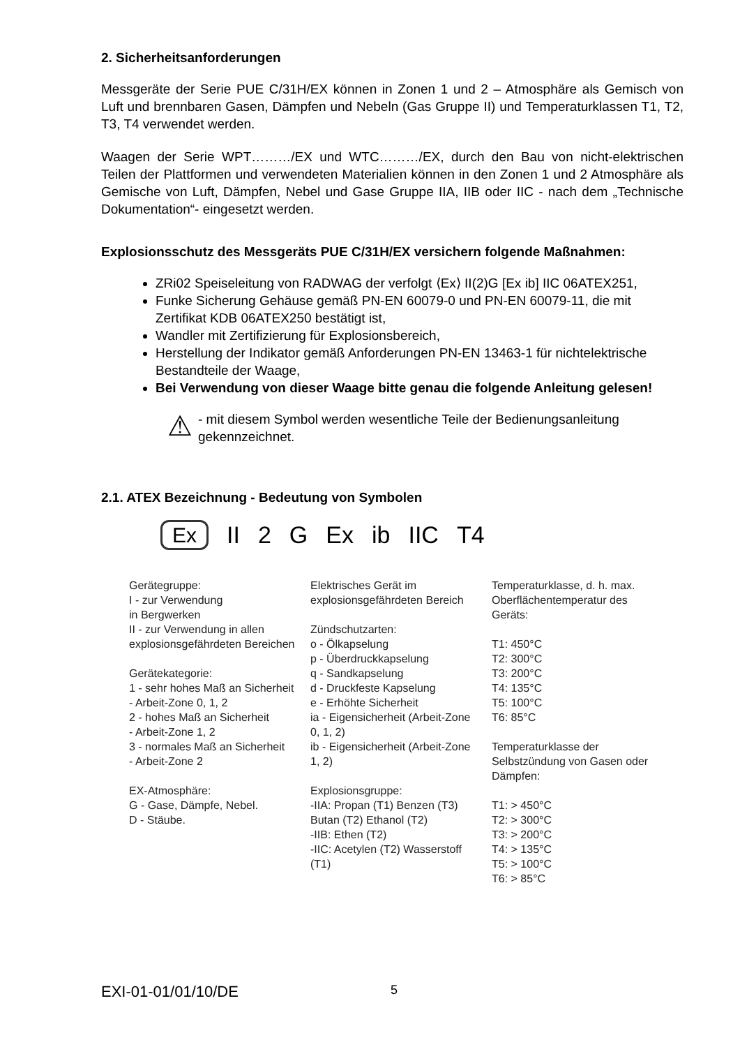2. Sicherheitsanforderungen
Messgeräte der Serie PUE C/31H/EX können in Zonen 1 und 2 – Atmosphäre als Gemisch von Luft und brennbaren Gasen, Dämpfen und Nebeln (Gas Gruppe II) und Temperaturklassen T1, T2, T3, T4 verwendet werden.
Waagen der Serie WPT………/EX und WTC………/EX, durch den Bau von nicht-elektrischen Teilen der Plattformen und verwendeten Materialien können in den Zonen 1 und 2 Atmosphäre als Gemische von Luft, Dämpfen, Nebel und Gase Gruppe IIA, IIB oder IIC - nach dem „Technische Dokumentation“- eingesetzt werden.
Explosionsschutz des Messgeräts PUE C/31H/EX versichern folgende Maßnahmen:
ZRi02 Speiseleitung von RADWAG der verfolgt ⟨Ex⟩ II(2)G [Ex ib] IIC 06ATEX251,
Funke Sicherung Gehäuse gemäß PN-EN 60079-0 und PN-EN 60079-11, die mit Zertifikat KDB 06ATEX250 bestätigt ist,
Wandler mit Zertifizierung für Explosionsbereich,
Herstellung der Indikator gemäß Anforderungen PN-EN 13463-1 für nichtelektrische Bestandteile der Waage,
Bei Verwendung von dieser Waage bitte genau die folgende Anleitung gelesen!
⚠
- mit diesem Symbol werden wesentliche Teile der Bedienungsanleitung gekennzeichnet.
2.1. ATEX Bezeichnung - Bedeutung von Symbolen
Ex II 2 G Ex ib IIC T4
Gerätegruppe:
I - zur Verwendung
in Bergwerken
II - zur Verwendung in allen explosionsgefährdeten Bereichen
Gerätekategorie:
1 - sehr hohes Maß an Sicherheit
- Arbeit-Zone 0, 1, 2
2 - hohes Maß an Sicherheit
- Arbeit-Zone 1, 2
3 - normales Maß an Sicherheit
- Arbeit-Zone 2
EX-Atmosphäre:
G - Gase, Dämpfe, Nebel.
D - Stäube.
Elektrisches Gerät im explosionsgefährdeten Bereich
Zündschutzarten:
o - Ölkapselung
p - Überdruckkapselung
q - Sandkapselung
d - Druckfeste Kapselung
e - Erhöhte Sicherheit
ia - Eigensicherheit (Arbeit-Zone 0, 1, 2)
ib - Eigensicherheit (Arbeit-Zone 1, 2)
Explosionsgruppe:
-IIA: Propan (T1) Benzen (T3) Butan (T2) Ethanol (T2)
-IIB: Ethen (T2)
-IIC: Acetylen (T2) Wasserstoff (T1)
Temperaturklasse, d. h. max. Oberflächentemperatur des Geräts:
T1: 450°C
T2: 300°C
T3: 200°C
T4: 135°C
T5: 100°C
T6: 85°C
Temperaturklasse der Selbstzündung von Gasen oder Dämpfen:
T1: > 450°C
T2: > 300°C
T3: > 200°C
T4: > 135°C
T5: > 100°C
T6: > 85°C
EXI-01-01/01/10/DE 5